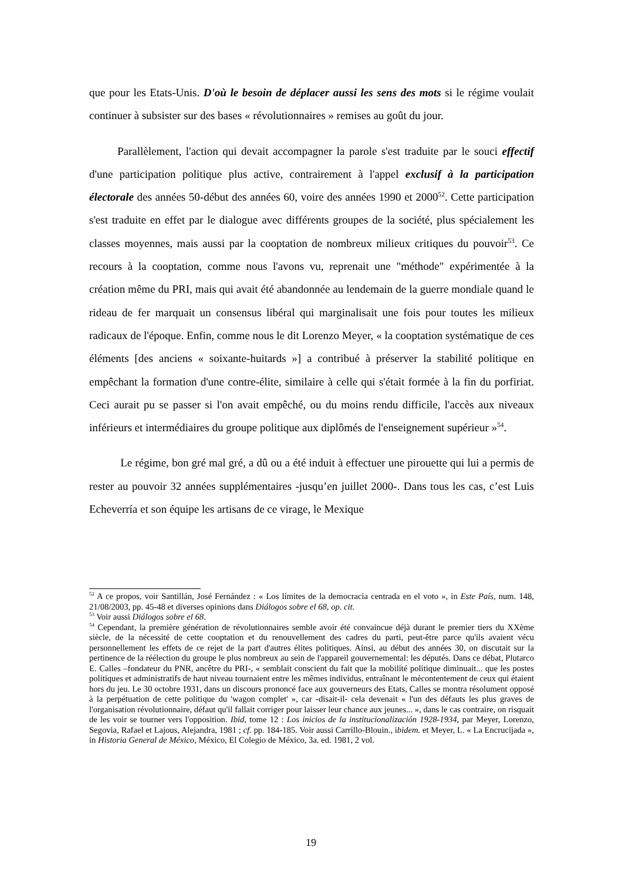que pour les Etats-Unis. D'où le besoin de déplacer aussi les sens des mots si le régime voulait continuer à subsister sur des bases « révolutionnaires » remises au goût du jour.
Parallèlement, l'action qui devait accompagner la parole s'est traduite par le souci effectif d'une participation politique plus active, contrairement à l'appel exclusif à la participation électorale des années 50-début des années 60, voire des années 1990 et 2000<sup>52</sup>. Cette participation s'est traduite en effet par le dialogue avec différents groupes de la société, plus spécialement les classes moyennes, mais aussi par la cooptation de nombreux milieux critiques du pouvoir<sup>53</sup>. Ce recours à la cooptation, comme nous l'avons vu, reprenait une "méthode" expérimentée à la création même du PRI, mais qui avait été abandonnée au lendemain de la guerre mondiale quand le rideau de fer marquait un consensus libéral qui marginalisait une fois pour toutes les milieux radicaux de l'époque. Enfin, comme nous le dit Lorenzo Meyer, « la cooptation systématique de ces éléments [des anciens « soixante-huitards »] a contribué à préserver la stabilité politique en empêchant la formation d'une contre-élite, similaire à celle qui s'était formée à la fin du porfiriat. Ceci aurait pu se passer si l'on avait empêché, ou du moins rendu difficile, l'accès aux niveaux inférieurs et intermédiaires du groupe politique aux diplômés de l'enseignement supérieur »<sup>54</sup>.
Le régime, bon gré mal gré, a dû ou a été induit à effectuer une pirouette qui lui a permis de rester au pouvoir 32 années supplémentaires -jusqu’en juillet 2000-. Dans tous les cas, c’est Luis Echeverría et son équipe les artisans de ce virage, le Mexique
<sup>52</sup> A ce propos, voir Santillán, José Fernández : « Los límites de la democracia centrada en el voto », in Este País, num. 148, 21/08/2003, pp. 45-48 et diverses opinions dans Diálogos sobre el 68, op. cit.
<sup>53</sup> Voir aussi Diálogos sobre el 68.
<sup>54</sup> Cependant, la première génération de révolutionnaires semble avoir été convaincue déjà durant le premier tiers du XXème siècle, de la nécessité de cette cooptation et du renouvellement des cadres du parti, peut-être parce qu'ils avaient vécu personnellement les effets de ce rejet de la part d'autres élites politiques. Ainsi, au début des années 30, on discutait sur la pertinence de la réélection du groupe le plus nombreux au sein de l'appareil gouvernemental: les députés. Dans ce débat, Plutarco E. Calles –fondateur du PNR, ancêtre du PRI-, « semblait conscient du fait que la mobilité politique diminuait... que les postes politiques et administratifs de haut niveau tournaient entre les mêmes individus, entraînant le mécontentement de ceux qui étaient hors du jeu. Le 30 octobre 1931, dans un discours prononcé face aux gouverneurs des Etats, Calles se montra résolument opposé à la perpétuation de cette politique du 'wagon complet' », car -disait-il- cela devenait « l'un des défauts les plus graves de l'organisation révolutionnaire, défaut qu'il fallait corriger pour laisser leur chance aux jeunes... », dans le cas contraire, on risquait de les voir se tourner vers l'opposition. Ibid, tome 12 : Los inicios de la institucionalización 1928-1934, par Meyer, Lorenzo, Segovia, Rafael et Lajous, Alejandra, 1981 ; cf. pp. 184-185. Voir aussi Carrillo-Blouin., ibidem. et Meyer, L. « La Encrucijada », in Historia General de México, México, El Colegio de México, 3a. ed. 1981, 2 vol.
19